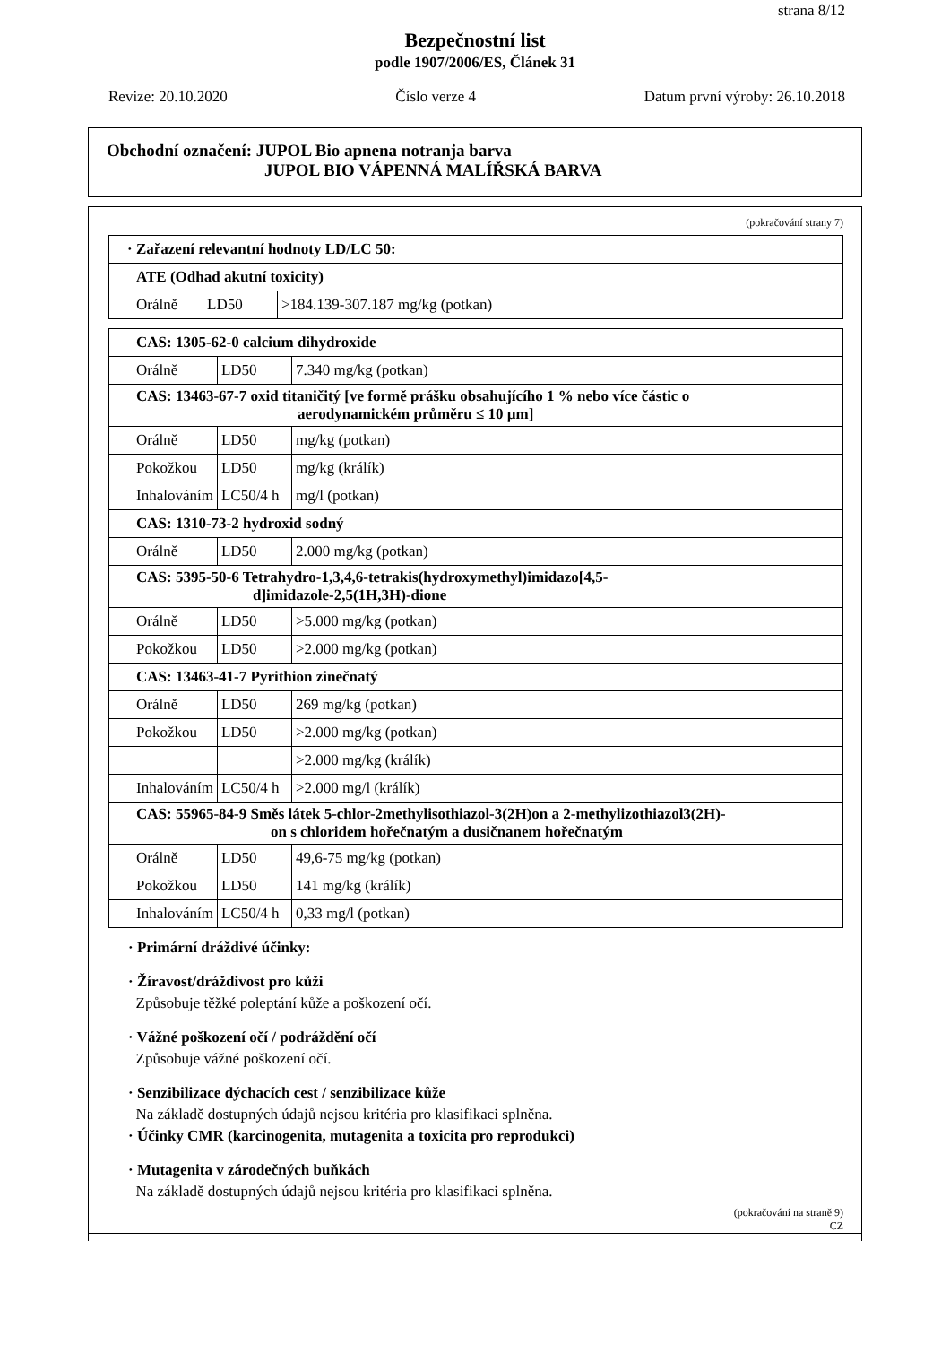strana 8/12
Bezpečnostní list
podle 1907/2006/ES, Článek 31
Revize: 20.10.2020 Číslo verze 4 Datum první výroby: 26.10.2018
Obchodní označení: JUPOL Bio apnena notranja barva
JUPOL BIO VÁPENNÁ MALÍŘSKÁ BARVA
(pokračování strany 7)
| · Zařazení relevantní hodnoty LD/LC 50: | | |
| ATE (Odhad akutní toxicity) | | |
| Orálně | LD50 | >184.139-307.187 mg/kg (potkan) |
| CAS: 1305-62-0 calcium dihydroxide | | |
| Orálně | LD50 | 7.340 mg/kg (potkan) |
| CAS: 13463-67-7 oxid titaničitý [ve formě prášku obsahujícího 1 % nebo více částic o aerodynamickém průměru ≤ 10 µm] | | |
| Orálně | LD50 | mg/kg (potkan) |
| Pokožkou | LD50 | mg/kg (králík) |
| Inhalováním | LC50/4 h | mg/l (potkan) |
| CAS: 1310-73-2 hydroxid sodný | | |
| Orálně | LD50 | 2.000 mg/kg (potkan) |
| CAS: 5395-50-6 Tetrahydro-1,3,4,6-tetrakis(hydroxymethyl)imidazo[4,5- d]imidazole-2,5(1H,3H)-dione | | |
| Orálně | LD50 | >5.000 mg/kg (potkan) |
| Pokožkou | LD50 | >2.000 mg/kg (potkan) |
| CAS: 13463-41-7 Pyrithion zinečnatý | | |
| Orálně | LD50 | 269 mg/kg (potkan) |
| Pokožkou | LD50 | >2.000 mg/kg (potkan) |
| | | >2.000 mg/kg (králík) |
| Inhalováním | LC50/4 h | >2.000 mg/l (králík) |
| CAS: 55965-84-9 Směs látek 5-chlor-2methylisothiazol-3(2H)on a 2-methylizothiazol3(2H)- on s chloridem hořečnatým a dusičnanem hořečnatým | | |
| Orálně | LD50 | 49,6-75 mg/kg (potkan) |
| Pokožkou | LD50 | 141 mg/kg (králík) |
| Inhalováním | LC50/4 h | 0,33 mg/l (potkan) |
· Primární dráždivé účinky:
· Žíravost/dráždivost pro kůži
Způsobuje těžké poleptání kůže a poškození očí.
· Vážné poškození očí / podráždění očí
Způsobuje vážné poškození očí.
· Senzibilizace dýchacích cest / senzibilizace kůže
Na základě dostupných údajů nejsou kritéria pro klasifikaci splněna.
· Účinky CMR (karcinogenita, mutagenita a toxicita pro reprodukci)
· Mutagenita v zárodečných buňkách
Na základě dostupných údajů nejsou kritéria pro klasifikaci splněna.
(pokračování na straně 9)
CZ